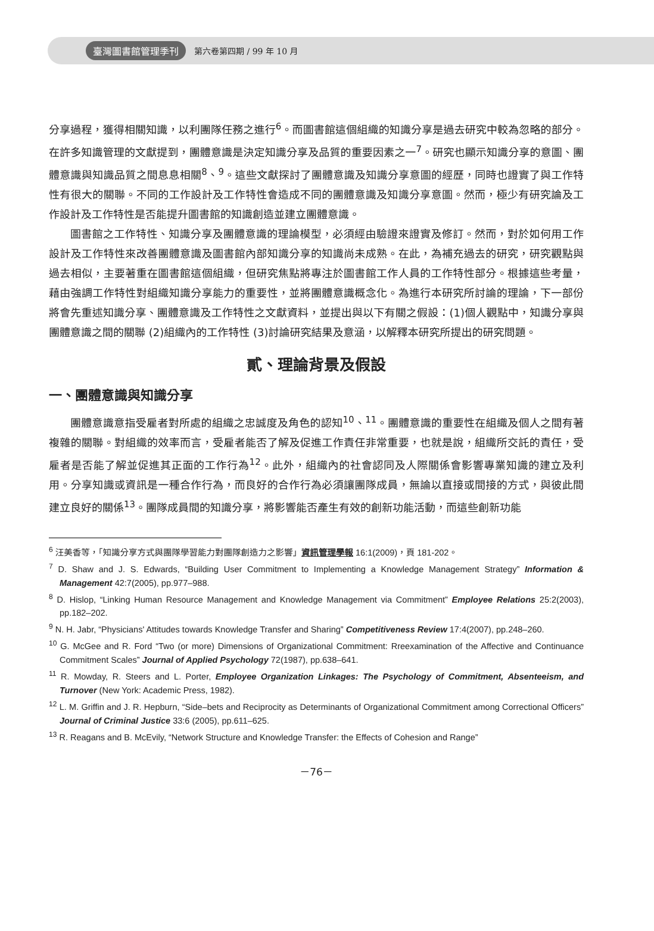臺灣圖書館管理季刊 第六卷第四期 / 99 年 10 月
分享過程，獲得相關知識，以利團隊任務之進行<sup>6</sup>。而圖書館這個組織的知識分享是過去研究中較為忽略的部分。在許多知識管理的文獻提到，團體意識是決定知識分享及品質的重要因素之一<sup>7</sup>。研究也顯示知識分享的意圖、團體意識與知識品質之間息息相關<sup>8</sup>、<sup>9</sup>。這些文獻探討了團體意識及知識分享意圖的經歷，同時也證實了與工作特性有很大的關聯。不同的工作設計及工作特性會造成不同的團體意識及知識分享意圖。然而，極少有研究論及工作設計及工作特性是否能提升圖書館的知識創造並建立團體意識。
圖書館之工作特性、知識分享及團體意識的理論模型，必須經由驗證來證實及修訂。然而，對於如何用工作設計及工作特性來改善團體意識及圖書館內部知識分享的知識尚未成熟。在此，為補充過去的研究，研究觀點與過去相似，主要著重在圖書館這個組織，但研究焦點將專注於圖書館工作人員的工作特性部分。根據這些考量，藉由強調工作特性對組織知識分享能力的重要性，並將團體意識概念化。為進行本研究所討論的理論，下一部份將會先重述知識分享、團體意識及工作特性之文獻資料，並提出與以下有關之假設：(1)個人觀點中，知識分享與團體意識之間的關聯 (2)組織內的工作特性 (3)討論研究結果及意涵，以解釋本研究所提出的研究問題。
貳、理論背景及假設
一、團體意識與知識分享
團體意識意指受雇者對所處的組織之忠誠度及角色的認知<sup>10</sup>、<sup>11</sup>。團體意識的重要性在組織及個人之間有著複雜的關聯。對組織的效率而言，受雇者能否了解及促進工作責任非常重要，也就是說，組織所交託的責任，受雇者是否能了解並促進其正面的工作行為<sup>12</sup>。此外，組織內的社會認同及人際關係會影響專業知識的建立及利用。分享知識或資訊是一種合作行為，而良好的合作行為必須讓團隊成員，無論以直接或間接的方式，與彼此間建立良好的關係<sup>13</sup>。團隊成員間的知識分享，將影響能否產生有效的創新功能活動，而這些創新功能
<sup>6</sup> 汪美香等，「知識分享方式與團隊學習能力對團隊創造力之影響」資訊管理學報 16:1(2009)，頁 181-202。
<sup>7</sup> D. Shaw and J. S. Edwards, “Building User Commitment to Implementing a Knowledge Management Strategy” Information & Management 42:7(2005), pp.977–988.
<sup>8</sup> D. Hislop, “Linking Human Resource Management and Knowledge Management via Commitment” Employee Relations 25:2(2003), pp.182–202.
<sup>9</sup> N. H. Jabr, “Physicians' Attitudes towards Knowledge Transfer and Sharing” Competitiveness Review 17:4(2007), pp.248–260.
<sup>10</sup> G. McGee and R. Ford “Two (or more) Dimensions of Organizational Commitment: Rreexamination of the Affective and Continuance Commitment Scales” Journal of Applied Psychology 72(1987), pp.638–641.
<sup>11</sup> R. Mowday, R. Steers and L. Porter, Employee Organization Linkages: The Psychology of Commitment, Absenteeism, and Turnover (New York: Academic Press, 1982).
<sup>12</sup> L. M. Griffin and J. R. Hepburn, “Side–bets and Reciprocity as Determinants of Organizational Commitment among Correctional Officers” Journal of Criminal Justice 33:6 (2005), pp.611–625.
<sup>13</sup> R. Reagans and B. McEvily, “Network Structure and Knowledge Transfer: the Effects of Cohesion and Range”
－76－